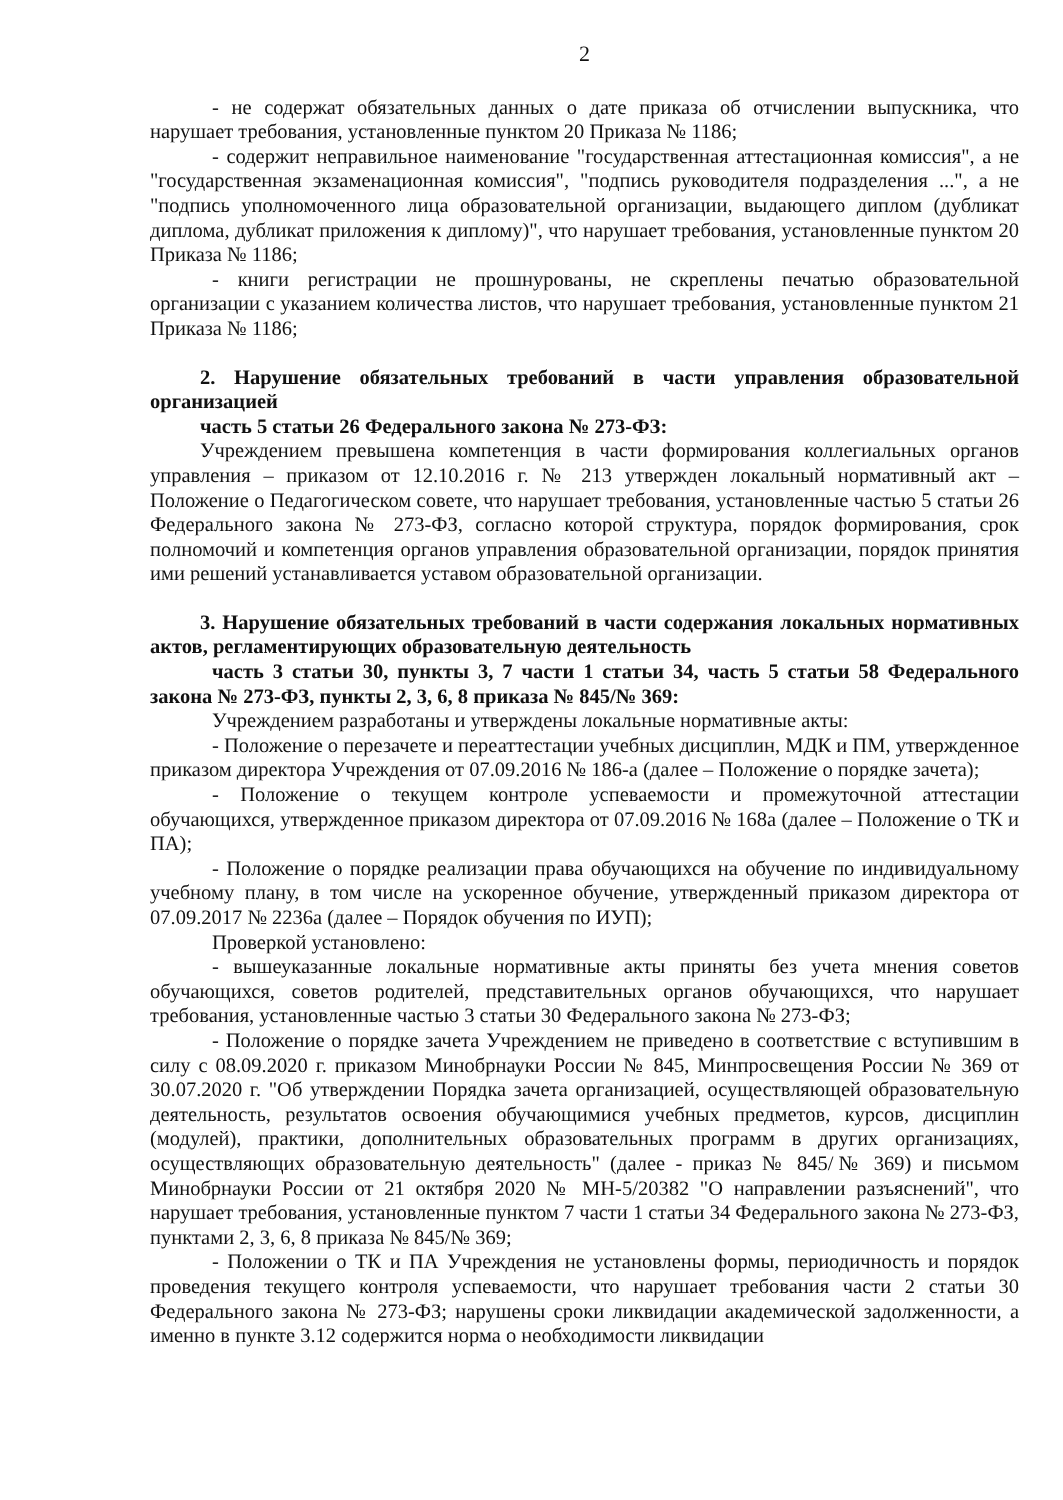2
- не содержат обязательных данных о дате приказа об отчислении выпускника, что нарушает требования, установленные пунктом 20 Приказа № 1186;
- содержит неправильное наименование "государственная аттестационная комиссия", а не "государственная экзаменационная комиссия", "подпись руководителя подразделения ...", а не "подпись уполномоченного лица образовательной организации, выдающего диплом (дубликат диплома, дубликат приложения к диплому)", что нарушает требования, установленные пунктом 20 Приказа № 1186;
- книги регистрации не прошнурованы, не скреплены печатью образовательной организации с указанием количества листов, что нарушает требования, установленные пунктом 21 Приказа № 1186;
2. Нарушение обязательных требований в части управления образовательной организацией
часть 5 статьи 26 Федерального закона № 273-ФЗ:
Учреждением превышена компетенция в части формирования коллегиальных органов управления – приказом от 12.10.2016 г. № 213 утвержден локальный нормативный акт – Положение о Педагогическом совете, что нарушает требования, установленные частью 5 статьи 26 Федерального закона № 273-ФЗ, согласно которой структура, порядок формирования, срок полномочий и компетенция органов управления образовательной организации, порядок принятия ими решений устанавливается уставом образовательной организации.
3. Нарушение обязательных требований в части содержания локальных нормативных актов, регламентирующих образовательную деятельность
часть 3 статьи 30, пункты 3, 7 части 1 статьи 34, часть 5 статьи 58 Федерального закона № 273-ФЗ, пункты 2, 3, 6, 8 приказа № 845/№ 369:
Учреждением разработаны и утверждены локальные нормативные акты:
- Положение о перезачете и переаттестации учебных дисциплин, МДК и ПМ, утвержденное приказом директора Учреждения от 07.09.2016 № 186-а (далее – Положение о порядке зачета);
- Положение о текущем контроле успеваемости и промежуточной аттестации обучающихся, утвержденное приказом директора от 07.09.2016 № 168а (далее – Положение о ТК и ПА);
- Положение о порядке реализации права обучающихся на обучение по индивидуальному учебному плану, в том числе на ускоренное обучение, утвержденный приказом директора от 07.09.2017 № 2236а (далее – Порядок обучения по ИУП);
Проверкой установлено:
- вышеуказанные локальные нормативные акты приняты без учета мнения советов обучающихся, советов родителей, представительных органов обучающихся, что нарушает требования, установленные частью 3 статьи 30 Федерального закона № 273-ФЗ;
- Положение о порядке зачета Учреждением не приведено в соответствие с вступившим в силу с 08.09.2020 г. приказом Минобрнауки России № 845, Минпросвещения России № 369 от 30.07.2020 г. "Об утверждении Порядка зачета организацией, осуществляющей образовательную деятельность, результатов освоения обучающимися учебных предметов, курсов, дисциплин (модулей), практики, дополнительных образовательных программ в других организациях, осуществляющих образовательную деятельность" (далее - приказ № 845/№ 369) и письмом Минобрнауки России от 21 октября 2020 № МН-5/20382 "О направлении разъяснений", что нарушает требования, установленные пунктом 7 части 1 статьи 34 Федерального закона № 273-ФЗ, пунктами 2, 3, 6, 8 приказа № 845/№ 369;
- Положении о ТК и ПА Учреждения не установлены формы, периодичность и порядок проведения текущего контроля успеваемости, что нарушает требования части 2 статьи 30 Федерального закона № 273-ФЗ; нарушены сроки ликвидации академической задолженности, а именно в пункте 3.12 содержится норма о необходимости ликвидации